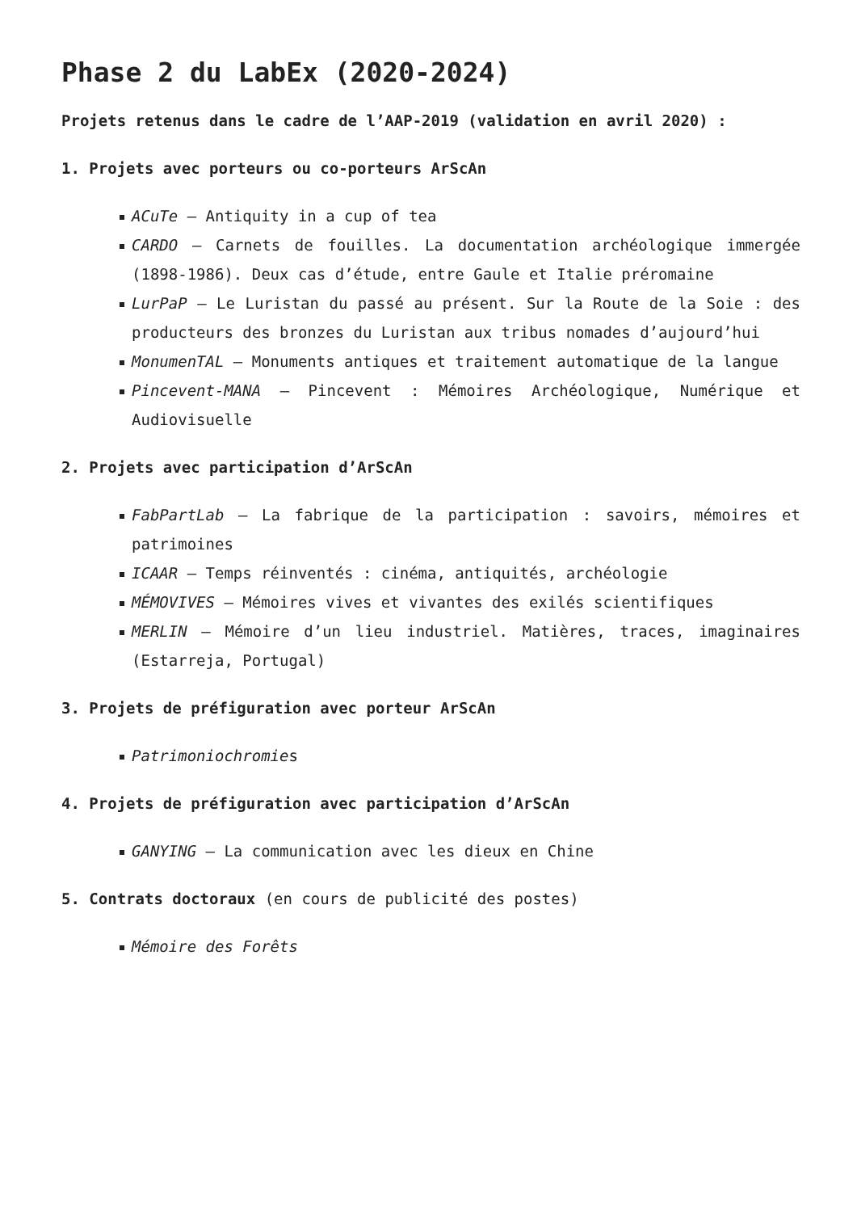Phase 2 du LabEx (2020-2024)
Projets retenus dans le cadre de l’AAP-2019 (validation en avril 2020) :
1. Projets avec porteurs ou co-porteurs ArScAn
ACuTe – Antiquity in a cup of tea
CARDO – Carnets de fouilles. La documentation archéologique immergée (1898-1986). Deux cas d’étude, entre Gaule et Italie préromaine
LurPaP – Le Luristan du passé au présent. Sur la Route de la Soie : des producteurs des bronzes du Luristan aux tribus nomades d’aujourd’hui
MonumenTAL – Monuments antiques et traitement automatique de la langue
Pincevent-MANA – Pincevent : Mémoires Archéologique, Numérique et Audiovisuelle
2. Projets avec participation d’ArScAn
FabPartLab – La fabrique de la participation : savoirs, mémoires et patrimoines
ICAAR – Temps réinventés : cinéma, antiquités, archéologie
MÉMOVIVES – Mémoires vives et vivantes des exilés scientifiques
MERLIN – Mémoire d’un lieu industriel. Matières, traces, imaginaires (Estarreja, Portugal)
3. Projets de préfiguration avec porteur ArScAn
Patrimoniochromies
4. Projets de préfiguration avec participation d’ArScAn
GANYING – La communication avec les dieux en Chine
5. Contrats doctoraux (en cours de publicité des postes)
Mémoire des Forêts